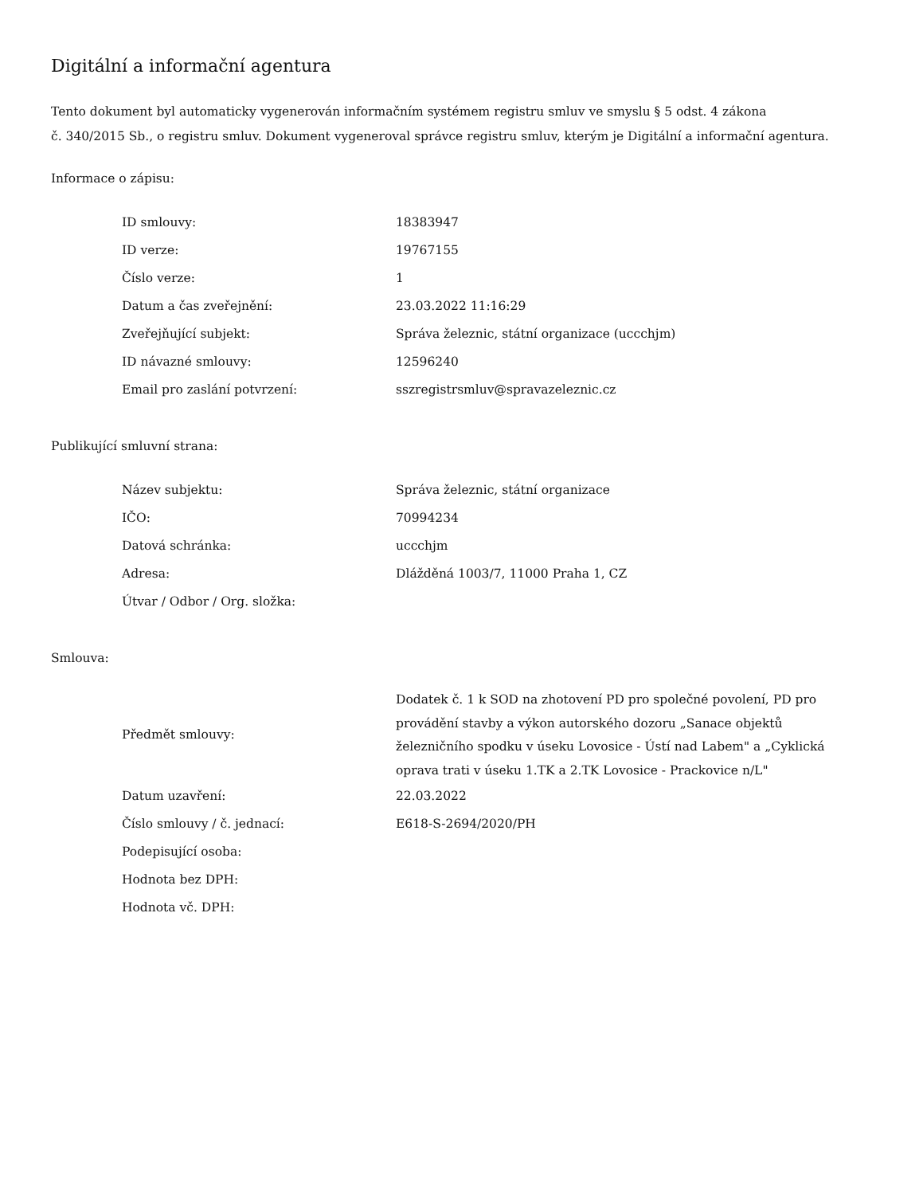Digitální a informační agentura
Tento dokument byl automaticky vygenerován informačním systémem registru smluv ve smyslu § 5 odst. 4 zákona
č. 340/2015 Sb., o registru smluv. Dokument vygeneroval správce registru smluv, kterým je Digitální a informační agentura.
Informace o zápisu:
| ID smlouvy: | 18383947 |
| ID verze: | 19767155 |
| Číslo verze: | 1 |
| Datum a čas zveřejnění: | 23.03.2022 11:16:29 |
| Zveřejňující subjekt: | Správa železnic, státní organizace (uccchjm) |
| ID návazné smlouvy: | 12596240 |
| Email pro zaslání potvrzení: | sszregistrsmluv@spravazeleznic.cz |
Publikující smluvní strana:
| Název subjektu: | Správa železnic, státní organizace |
| IČO: | 70994234 |
| Datová schránka: | uccchjm |
| Adresa: | Dlážděná 1003/7, 11000 Praha 1, CZ |
| Útvar / Odbor / Org. složka: | |
Smlouva:
| Předmět smlouvy: | Dodatek č. 1 k SOD na zhotovení PD pro společné povolení, PD pro provádění stavby a výkon autorského dozoru „Sanace objektů železničního spodku v úseku Lovosice - Ústí nad Labem" a „Cyklická oprava trati v úseku 1.TK a 2.TK Lovosice - Prackovice n/L" |
| Datum uzavření: | 22.03.2022 |
| Číslo smlouvy / č. jednací: | E618-S-2694/2020/PH |
| Podepisující osoba: | |
| Hodnota bez DPH: | |
| Hodnota vč. DPH: | |